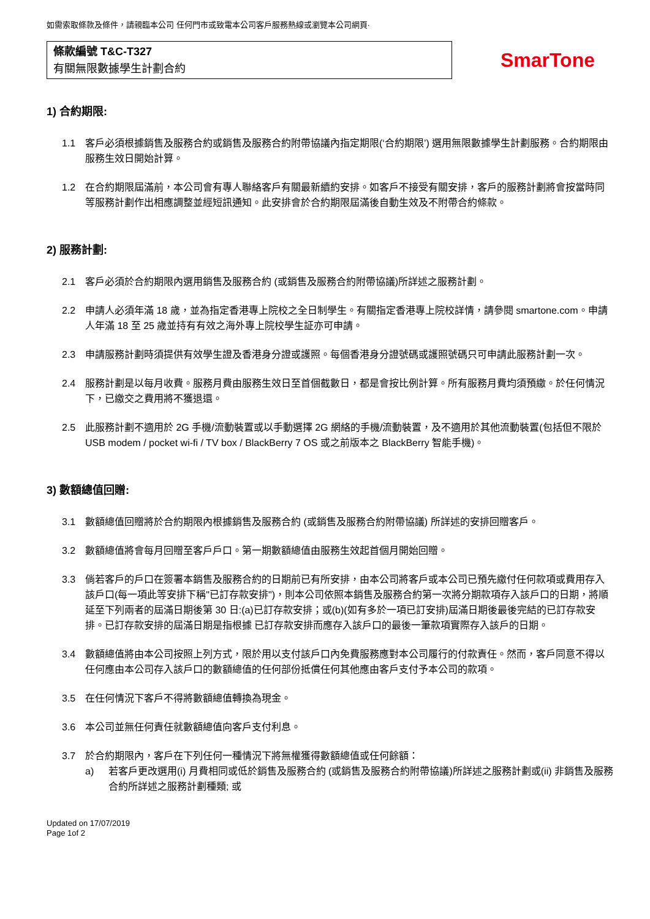如需索取條款及條件，請親臨本公司 任何門市或致電本公司客戶服務熱線或瀏覽本公司網頁·
條款編號 T&C-T327
有關無限數據學生計劃合約
SmarTone
1) 合約期限:
1.1 客戶必須根據銷售及服務合約或銷售及服務合約附帶協議內指定期限(‘合約期限’) 選用無限數據學生計劃服務。合約期限由服務生效日開始計算。
1.2 在合約期限屆滿前，本公司會有專人聯絡客戶有關最新續約安排。如客戶不接受有關安排，客戶的服務計劃將會按當時同等服務計劃作出相應調整並經短訊通知。此安排會於合約期限屆滿後自動生效及不附帶合約條款。
2) 服務計劃:
2.1 客戶必須於合約期限內選用銷售及服務合約 (或銷售及服務合約附帶協議)所詳述之服務計劃。
2.2 申請人必須年滿 18 歲，並為指定香港專上院校之全日制學生。有關指定香港專上院校詳情，請參閱 smartone.com。申請人年滿 18 至 25 歲並持有有效之海外專上院校學生証亦可申請。
2.3 申請服務計劃時須提供有效學生證及香港身分證或護照。每個香港身分證號碼或護照號碼只可申請此服務計劃一次。
2.4 服務計劃是以每月收費。服務月費由服務生效日至首個截數日，都是會按比例計算。所有服務月費均須預繳。於任何情況下，已繳交之費用將不獲退還。
2.5 此服務計劃不適用於 2G 手機/流動裝置或以手動選擇 2G 網絡的手機/流動裝置，及不適用於其他流動裝置(包括但不限於 USB modem / pocket wi-fi / TV box / BlackBerry 7 OS 或之前版本之 BlackBerry 智能手機)。
3) 數額總值回贈:
3.1 數額總值回贈將於合約期限內根據銷售及服務合約 (或銷售及服務合約附帶協議) 所詳述的安排回贈客戶。
3.2 數額總值將會每月回贈至客戶戶口。第一期數額總值由服務生效起首個月開始回贈。
3.3 倘若客戶的戶口在簽署本銷售及服務合約的日期前已有所安排，由本公司將客戶或本公司已預先繳付任何款項或費用存入該戶口(每一項此等安排下稱"已訂存款安排")，則本公司依照本銷售及服務合約第一次將分期款項存入該戶口的日期，將順延至下列兩者的屆滿日期後第 30 日:(a)已訂存款安排；或(b)(如有多於一項已訂安排)屆滿日期後最後完結的已訂存款安排。已訂存款安排的屆滿日期是指根據 已訂存款安排而應存入該戶口的最後一筆款項實際存入該戶的日期。
3.4 數額總值將由本公司按照上列方式，限於用以支付該戶口內免費服務應對本公司履行的付款責任。然而，客戶同意不得以任何應由本公司存入該戶口的數額總值的任何部份抵償任何其他應由客戶支付予本公司的款項。
3.5 在任何情況下客戶不得將數額總值轉換為現金。
3.6 本公司並無任何責任就數額總值向客戶支付利息。
3.7 於合約期限內，客戶在下列任何一種情況下將無權獲得數額總值或任何餘額：
a) 若客戶更改選用(i) 月費相同或低於銷售及服務合約 (或銷售及服務合約附帶協議)所詳述之服務計劃或(ii) 非銷售及服務合約所詳述之服務計劃種類; 或
Updated on 17/07/2019
Page 1of 2